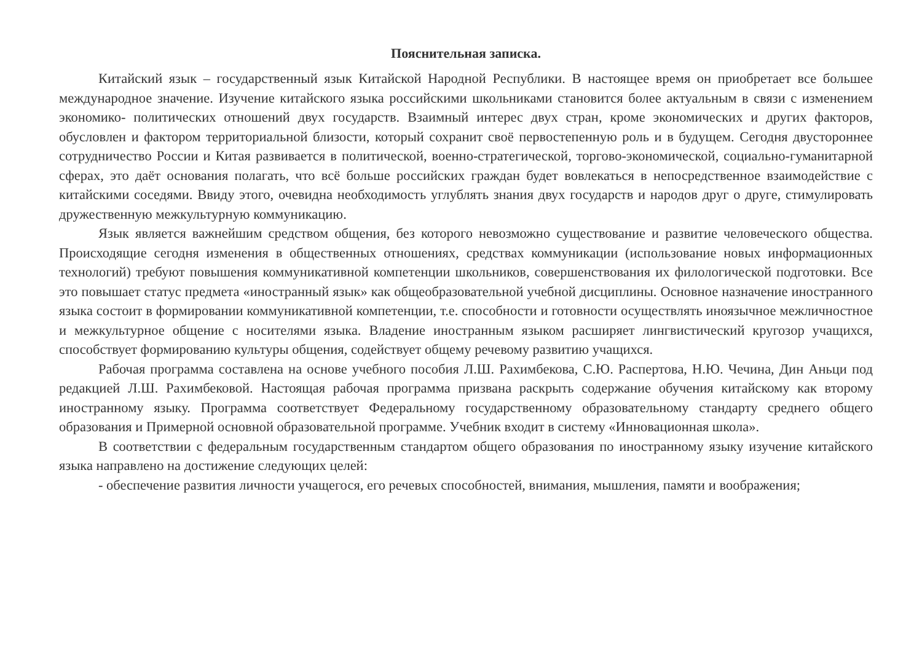Пояснительная записка.
Китайский язык – государственный язык Китайской Народной Республики. В настоящее время он приобретает все большее международное значение. Изучение китайского языка российскими школьниками становится более актуальным в связи с изменением экономико- политических отношений двух государств. Взаимный интерес двух стран, кроме экономических и других факторов, обусловлен и фактором территориальной близости, который сохранит своё первостепенную роль и в будущем. Сегодня двустороннее сотрудничество России и Китая развивается в политической, военно-стратегической, торгово-экономической, социально-гуманитарной сферах, это даёт основания полагать, что всё больше российских граждан будет вовлекаться в непосредственное взаимодействие с китайскими соседями. Ввиду этого, очевидна необходимость углублять знания двух государств и народов друг о друге, стимулировать дружественную межкультурную коммуникацию.
Язык является важнейшим средством общения, без которого невозможно существование и развитие человеческого общества. Происходящие сегодня изменения в общественных отношениях, средствах коммуникации (использование новых информационных технологий) требуют повышения коммуникативной компетенции школьников, совершенствования их филологической подготовки. Все это повышает статус предмета «иностранный язык» как общеобразовательной учебной дисциплины. Основное назначение иностранного языка состоит в формировании коммуникативной компетенции, т.е. способности и готовности осуществлять иноязычное межличностное и межкультурное общение с носителями языка. Владение иностранным языком расширяет лингвистический кругозор учащихся, способствует формированию культуры общения, содействует общему речевому развитию учащихся.
Рабочая программа составлена на основе учебного пособия Л.Ш. Рахимбекова, С.Ю. Распертова, Н.Ю. Чечина, Дин Аньци под редакцией Л.Ш. Рахимбековой. Настоящая рабочая программа призвана раскрыть содержание обучения китайскому как второму иностранному языку. Программа соответствует Федеральному государственному образовательному стандарту среднего общего образования и Примерной основной образовательной программе. Учебник входит в систему «Инновационная школа».
В соответствии с федеральным государственным стандартом общего образования по иностранному языку изучение китайского языка направлено на достижение следующих целей:
- обеспечение развития личности учащегося, его речевых способностей, внимания, мышления, памяти и воображения;